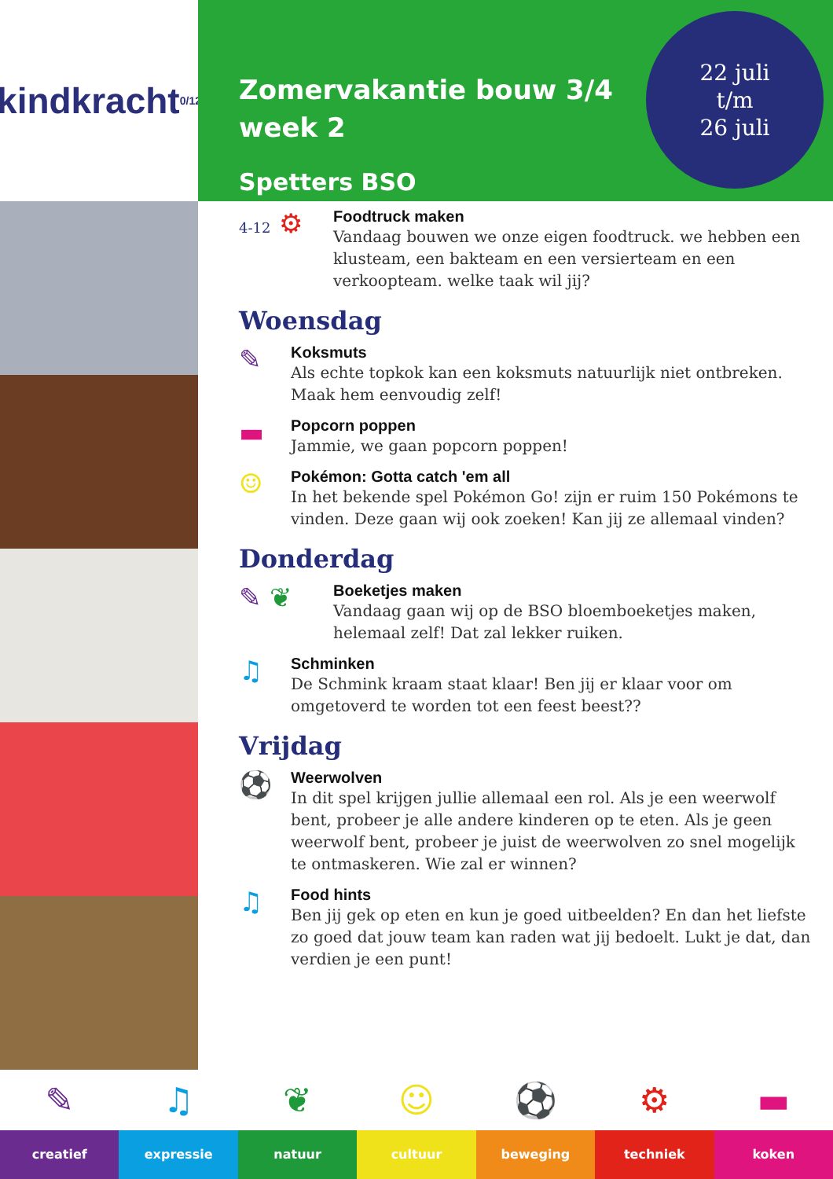kindkracht 0/12
Zomervakantie bouw 3/4
week 2
Spetters BSO
22 juli
t/m
26 juli
4-12 ⚙
Foodtruck maken
Vandaag bouwen we onze eigen foodtruck. we hebben een klusteam, een bakteam en een versierteam en een verkoopteam. welke taak wil jij?
Woensdag
✎
Koksmuts
Als echte topkok kan een koksmuts natuurlijk niet ontbreken. Maak hem eenvoudig zelf!
▬
Popcorn poppen
Jammie, we gaan popcorn poppen!
☺
Pokémon: Gotta catch 'em all
In het bekende spel Pokémon Go! zijn er ruim 150 Pokémons te vinden. Deze gaan wij ook zoeken! Kan jij ze allemaal vinden?
Donderdag
✎ ❦
Boeketjes maken
Vandaag gaan wij op de BSO bloemboeketjes maken, helemaal zelf! Dat zal lekker ruiken.
♫
Schminken
De Schmink kraam staat klaar! Ben jij er klaar voor om omgetoverd te worden tot een feest beest??
Vrijdag
⚽
Weerwolven
In dit spel krijgen jullie allemaal een rol. Als je een weerwolf bent, probeer je alle andere kinderen op te eten. Als je geen weerwolf bent, probeer je juist de weerwolven zo snel mogelijk te ontmaskeren. Wie zal er winnen?
♫
Food hints
Ben jij gek op eten en kun je goed uitbeelden? En dan het liefste zo goed dat jouw team kan raden wat jij bedoelt. Lukt je dat, dan verdien je een punt!
✎
creatief
♫
expressie
❦
natuur
☺
cultuur
⚽
beweging
⚙
techniek
▬
koken